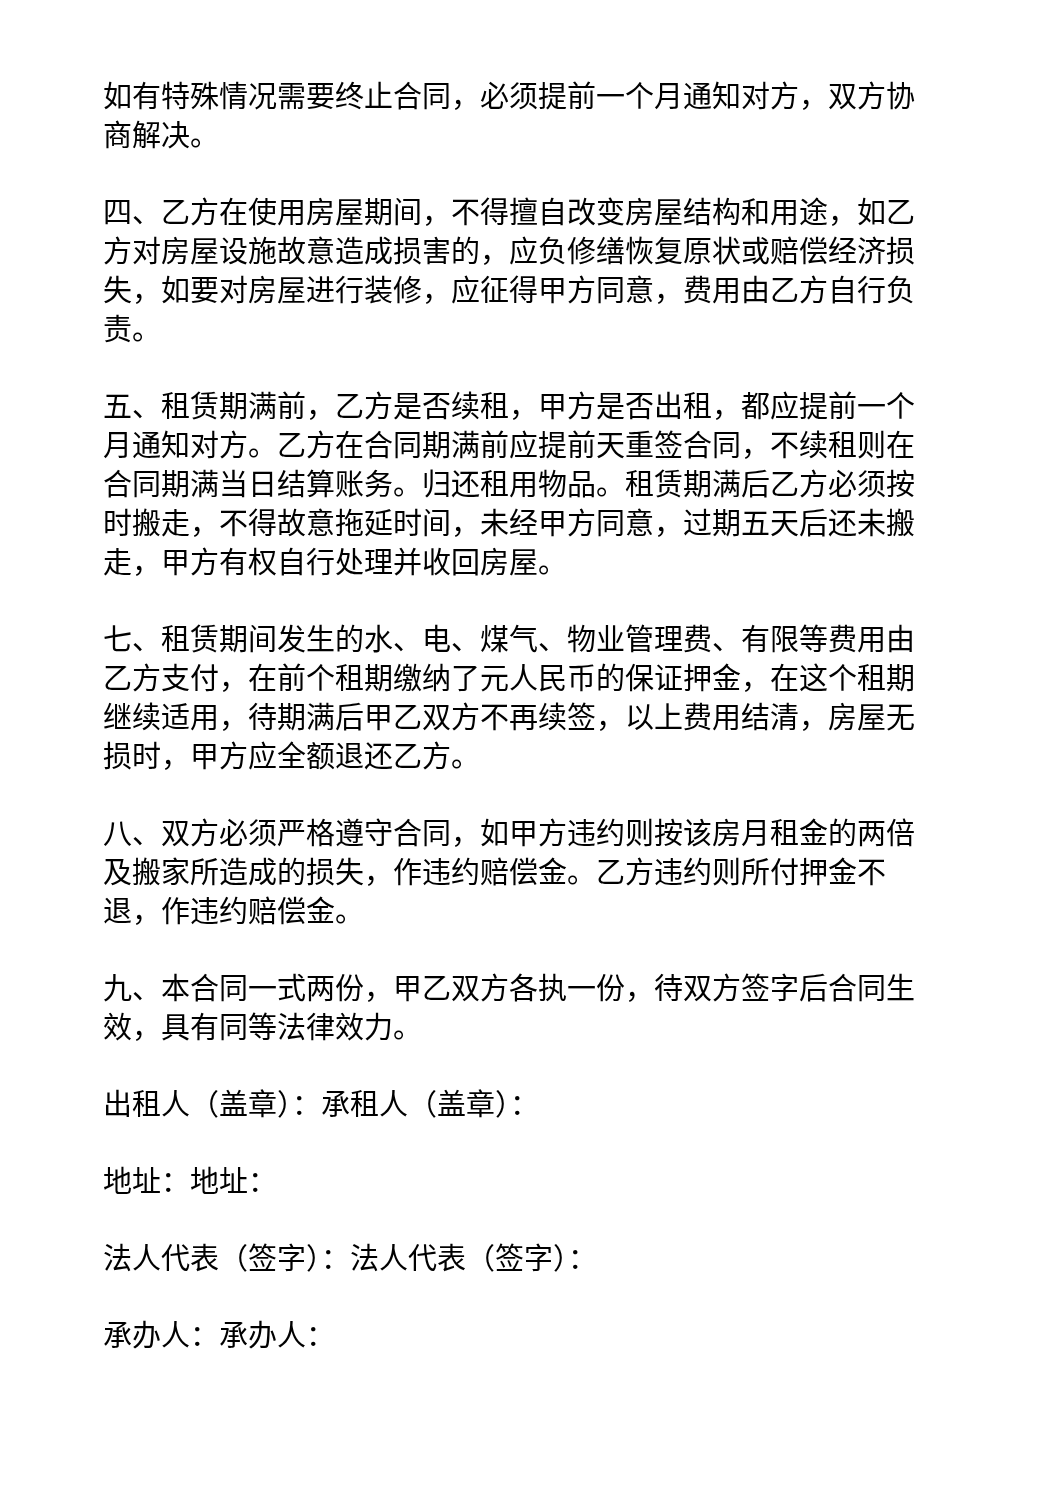如有特殊情况需要终止合同，必须提前一个月通知对方，双方协商解决。
四、乙方在使用房屋期间，不得擅自改变房屋结构和用途，如乙方对房屋设施故意造成损害的，应负修缮恢复原状或赔偿经济损失，如要对房屋进行装修，应征得甲方同意，费用由乙方自行负责。
五、租赁期满前，乙方是否续租，甲方是否出租，都应提前一个月通知对方。乙方在合同期满前应提前天重签合同，不续租则在合同期满当日结算账务。归还租用物品。租赁期满后乙方必须按时搬走，不得故意拖延时间，未经甲方同意，过期五天后还未搬走，甲方有权自行处理并收回房屋。
七、租赁期间发生的水、电、煤气、物业管理费、有限等费用由乙方支付，在前个租期缴纳了元人民币的保证押金，在这个租期继续适用，待期满后甲乙双方不再续签，以上费用结清，房屋无损时，甲方应全额退还乙方。
八、双方必须严格遵守合同，如甲方违约则按该房月租金的两倍及搬家所造成的损失，作违约赔偿金。乙方违约则所付押金不退，作违约赔偿金。
九、本合同一式两份，甲乙双方各执一份，待双方签字后合同生效，具有同等法律效力。
出租人（盖章）：承租人（盖章）：
地址：地址：
法人代表（签字）：法人代表（签字）：
承办人：承办人：